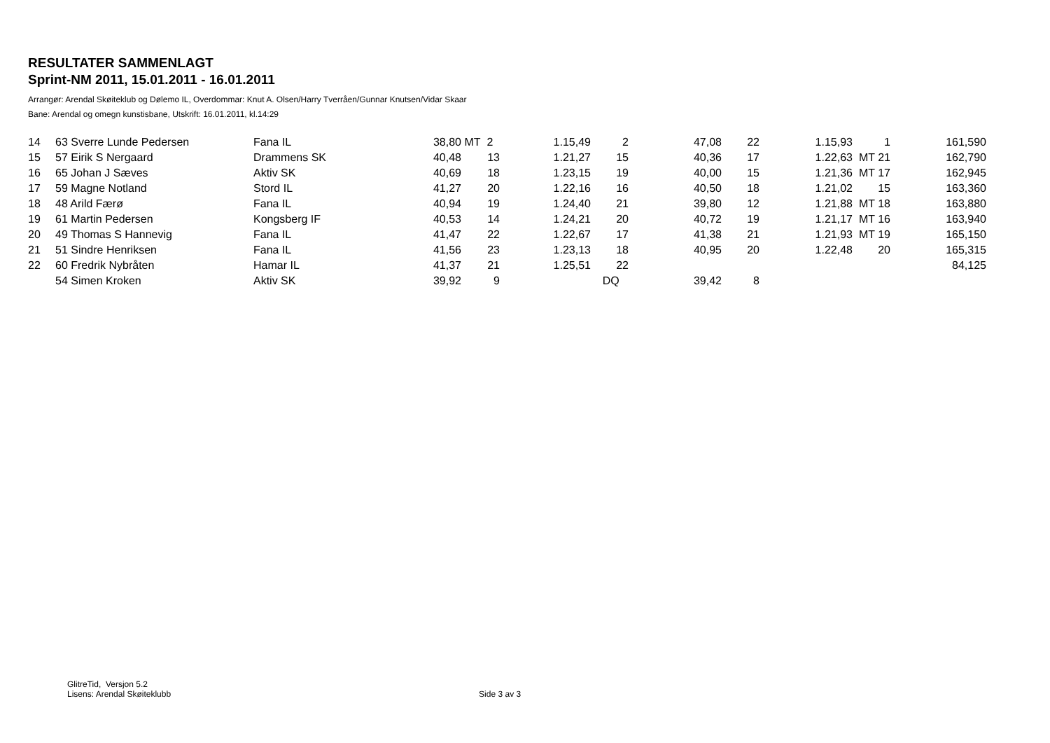RESULTATER SAMMENLAGT
Sprint-NM 2011, 15.01.2011 - 16.01.2011
Arrangør: Arendal Skøiteklub og Dølemo IL, Overdommar: Knut A. Olsen/Harry Tverråen/Gunnar Knutsen/Vidar Skaar
Bane: Arendal og omegn kunstisbane, Utskrift: 16.01.2011, kl.14:29
| 14 | 63 Sverre Lunde Pedersen | Fana IL | 38,80 | MT 2 | 1.15,49 | 2 | 47,08 | 22 | 1.15,93 | 1 | 161,590 |
| 15 | 57 Eirik S Nergaard | Drammens SK | 40,48 | 13 | 1.21,27 | 15 | 40,36 | 17 | 1.22,63 | MT 21 | 162,790 |
| 16 | 65 Johan J Sæves | Aktiv SK | 40,69 | 18 | 1.23,15 | 19 | 40,00 | 15 | 1.21,36 | MT 17 | 162,945 |
| 17 | 59 Magne Notland | Stord IL | 41,27 | 20 | 1.22,16 | 16 | 40,50 | 18 | 1.21,02 | 15 | 163,360 |
| 18 | 48 Arild Færø | Fana IL | 40,94 | 19 | 1.24,40 | 21 | 39,80 | 12 | 1.21,88 | MT 18 | 163,880 |
| 19 | 61 Martin Pedersen | Kongsberg IF | 40,53 | 14 | 1.24,21 | 20 | 40,72 | 19 | 1.21,17 | MT 16 | 163,940 |
| 20 | 49 Thomas S Hannevig | Fana IL | 41,47 | 22 | 1.22,67 | 17 | 41,38 | 21 | 1.21,93 | MT 19 | 165,150 |
| 21 | 51 Sindre Henriksen | Fana IL | 41,56 | 23 | 1.23,13 | 18 | 40,95 | 20 | 1.22,48 | 20 | 165,315 |
| 22 | 60 Fredrik Nybråten | Hamar IL | 41,37 | 21 | 1.25,51 | 22 | | | | | 84,125 |
| | 54 Simen Kroken | Aktiv SK | 39,92 | 9 | | DQ | 39,42 | 8 | | | |
GlitreTid, Versjon 5.2
Lisens: Arendal Skøiteklubb
Side 3 av 3